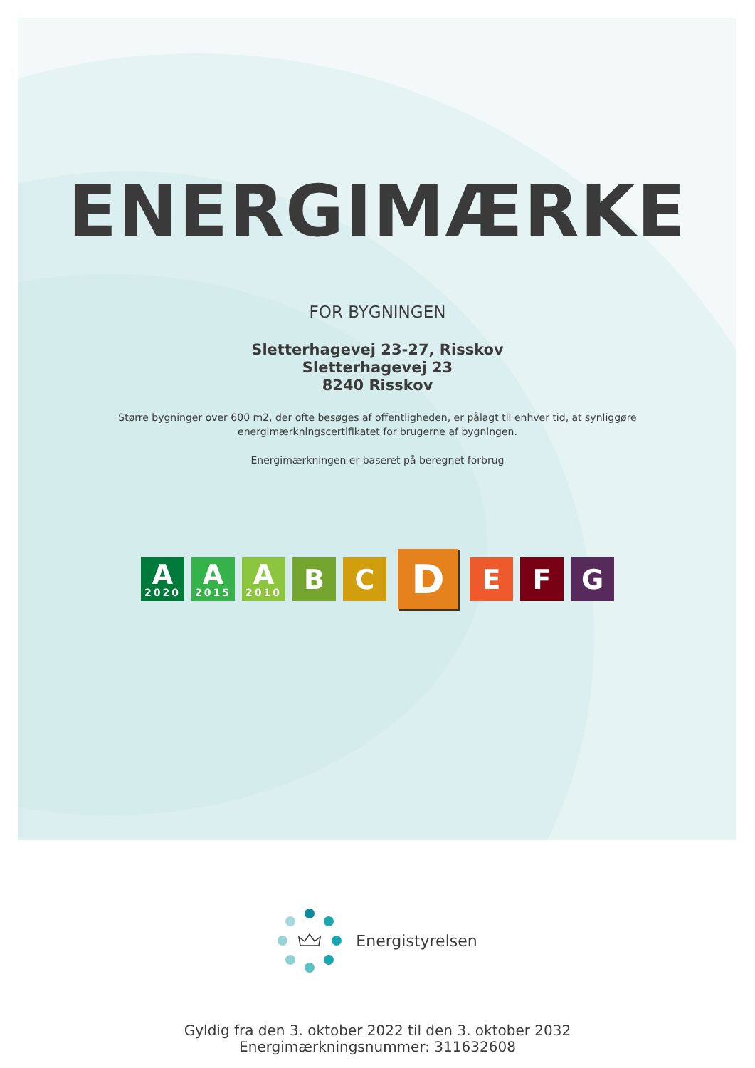ENERGIMÆRKE
FOR BYGNINGEN
Sletterhagevej 23-27, Risskov
Sletterhagevej 23
8240 Risskov
Større bygninger over 600 m2, der ofte besøges af offentligheden, er pålagt til enhver tid, at synliggøre
energimærkningscertifikatet for brugerne af bygningen.
Energimærkningen er baseret på beregnet forbrug
A
2020
A
2015
A
2010
B C
D
E F G
Energistyrelsen
Gyldig fra den 3. oktober 2022 til den 3. oktober 2032
Energimærkningsnummer: 311632608